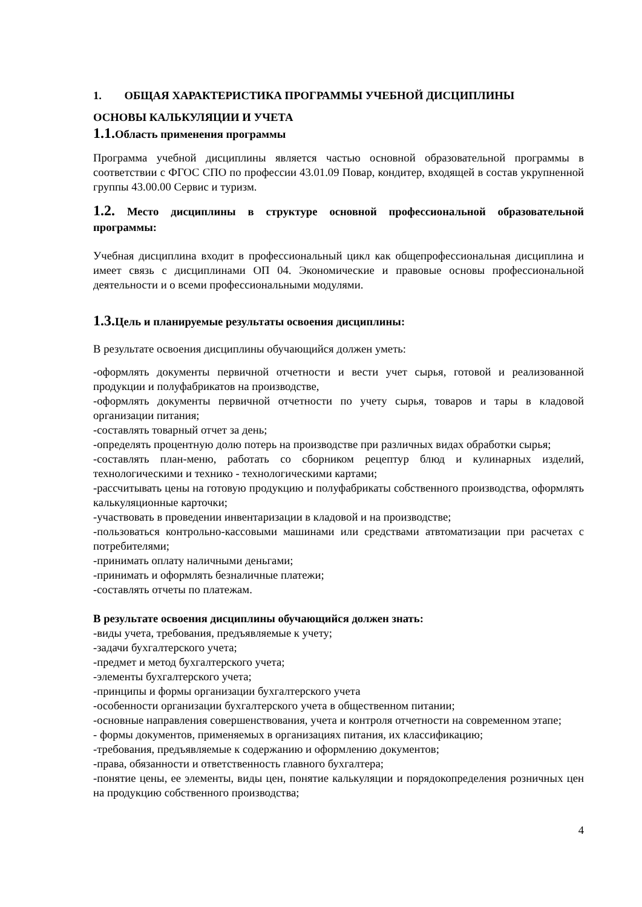1. ОБЩАЯ ХАРАКТЕРИСТИКА ПРОГРАММЫ УЧЕБНОЙ ДИСЦИПЛИНЫ
ОСНОВЫ КАЛЬКУЛЯЦИИ И УЧЕТА
1.1. Область применения программы
Программа учебной дисциплины является частью основной образовательной программы в соответствии с ФГОС СПО по профессии 43.01.09 Повар, кондитер, входящей в состав укрупненной группы 43.00.00 Сервис и туризм.
1.2. Место дисциплины в структуре основной профессиональной образовательной программы:
Учебная дисциплина входит в профессиональный цикл как общепрофессиональная дисциплина и имеет связь с дисциплинами ОП 04. Экономические и правовые основы профессиональной деятельности и о всеми профессиональными модулями.
1.3. Цель и планируемые результаты освоения дисциплины:
В результате освоения дисциплины обучающийся должен уметь:
-оформлять документы первичной отчетности и вести учет сырья, готовой и реализованной продукции и полуфабрикатов на производстве,
-оформлять документы первичной отчетности по учету сырья, товаров и тары в кладовой организации питания;
-составлять товарный отчет за день;
-определять процентную долю потерь на производстве при различных видах обработки сырья;
-составлять план-меню, работать со сборником рецептур блюд и кулинарных изделий, технологическими и технико - технологическими картами;
-рассчитывать цены на готовую продукцию и полуфабрикаты собственного производства, оформлять калькуляционные карточки;
-участвовать в проведении инвентаризации в кладовой и на производстве;
-пользоваться контрольно-кассовыми машинами или средствами атвтоматизации при расчетах с потребителями;
-принимать оплату наличными деньгами;
-принимать и оформлять безналичные платежи;
-составлять отчеты по платежам.
В результате освоения дисциплины обучающийся должен знать:
-виды учета, требования, предъявляемые к учету;
-задачи бухгалтерского учета;
-предмет и метод бухгалтерского учета;
-элементы бухгалтерского учета;
-принципы и формы организации бухгалтерского учета
-особенности организации бухгалтерского учета в общественном питании;
-основные направления совершенствования, учета и контроля отчетности на современном этапе;
- формы документов, применяемых в организациях питания, их классификацию;
-требования, предъявляемые к содержанию и оформлению документов;
-права, обязанности и ответственность главного бухгалтера;
-понятие цены, ее элементы, виды цен, понятие калькуляции и порядокопределения розничных цен на продукцию собственного производства;
4